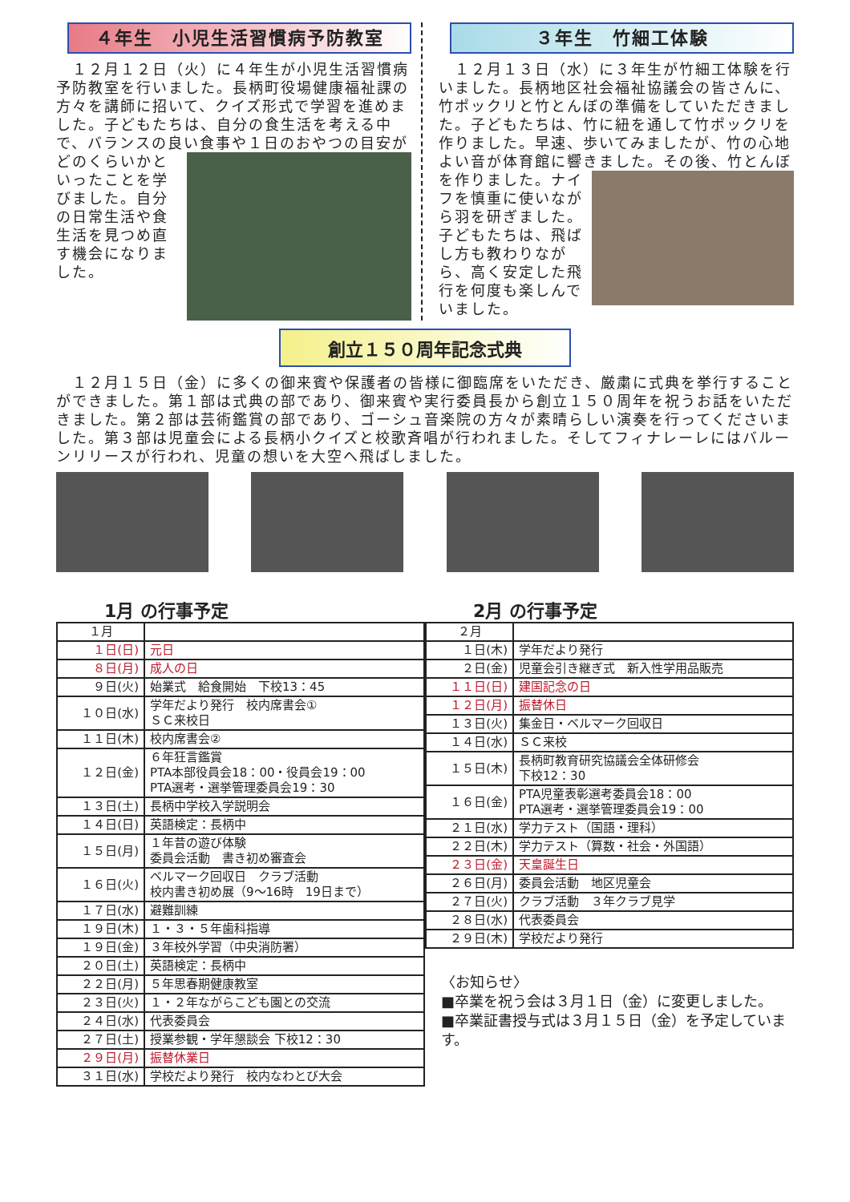４年生　小児生活習慣病予防教室
　１２月１２日（火）に４年生が小児生活習慣病予防教室を行いました。長柄町役場健康福祉課の方々を講師に招いて、クイズ形式で学習を進めました。子どもたちは、自分の食生活を考える中で、バランスの良い食事や１
日のおやつの目安がどのくらいかといったことを学びました。自分の日常生活や食生活を見つめ直す機会になりました。
３年生　竹細工体験
　１２月１３日（水）に３年生が竹細工体験を行いました。長柄地区社会福祉協議会の皆さんに、竹ポックリと竹とんぼの準備をしていただきました。子どもたちは、竹に紐を通して竹ポックリを作りました。早速、歩いてみましたが、竹の心地よい音が体育館に響きました。その後、竹とんぼを作りました。ナ
イフを慎重に使いながら羽を研ぎました。子どもたちは、飛ばし方も教わりながら、高く安定した飛行を何度も楽しんでいました。
創立１５０周年記念式典
　１２月１５日（金）に多くの御来賓や保護者の皆様に御臨席をいただき、厳粛に式典を挙行することができました。第１部は式典の部であり、御来賓や実行委員長から創立１５０周年を祝うお話をいただきました。第２部は芸術鑑賞の部であり、ゴーシュ音楽院の方々が素晴らしい演奏を行ってくださいました。第３部は児童会による長柄小クイズと校歌斉唱が行われました。そしてフィナレーレにはバルーンリリースが行われ、児童の想いを大空へ飛ばしました。
1月 の行事予定
| １月 | |
| １日(日) | 元日 |
| ８日(月) | 成人の日 |
| ９日(火) | 始業式 給食開始 下校13：45 |
| １０日(水) | 学年だより発行 校内席書会① ＳＣ来校日 |
| １１日(木) | 校内席書会② |
| １２日(金) | ６年狂言鑑賞 PTA本部役員会18：00・役員会19：00 PTA選考・選挙管理委員会19：30 |
| １３日(土) | 長柄中学校入学説明会 |
| １４日(日) | 英語検定：長柄中 |
| １５日(月) | １年昔の遊び体験 委員会活動 書き初め審査会 |
| １６日(火) | ベルマーク回収日 クラブ活動 校内書き初め展（9～16時 19日まで） |
| １７日(水) | 避難訓練 |
| １９日(木) | １・３・５年歯科指導 |
| １９日(金) | ３年校外学習（中央消防署） |
| ２０日(土) | 英語検定：長柄中 |
| ２２日(月) | ５年思春期健康教室 |
| ２３日(火) | １・２年ながらこども園との交流 |
| ２４日(水) | 代表委員会 |
| ２７日(土) | 授業参観・学年懇談会 下校12：30 |
| ２９日(月) | 振替休業日 |
| ３１日(水) | 学校だより発行 校内なわとび大会 |
2月 の行事予定
| ２月 | |
| １日(木) | 学年だより発行 |
| ２日(金) | 児童会引き継ぎ式 新入性学用品販売 |
| １１日(日) | 建国記念の日 |
| １２日(月) | 振替休日 |
| １３日(火) | 集金日・ベルマーク回収日 |
| １４日(水) | ＳＣ来校 |
| １５日(木) | 長柄町教育研究協議会全体研修会 下校12：30 |
| １６日(金) | PTA児童表彰選考委員会18：00 PTA選考・選挙管理委員会19：00 |
| ２１日(水) | 学力テスト（国語・理科） |
| ２２日(木) | 学力テスト（算数・社会・外国語） |
| ２３日(金) | 天皇誕生日 |
| ２６日(月) | 委員会活動 地区児童会 |
| ２７日(火) | クラブ活動 ３年クラブ見学 |
| ２８日(水) | 代表委員会 |
| ２９日(木) | 学校だより発行 |
〈お知らせ〉
■卒業を祝う会は３月１日（金）に変更しました。
■卒業証書授与式は３月１５日（金）を予定しています。